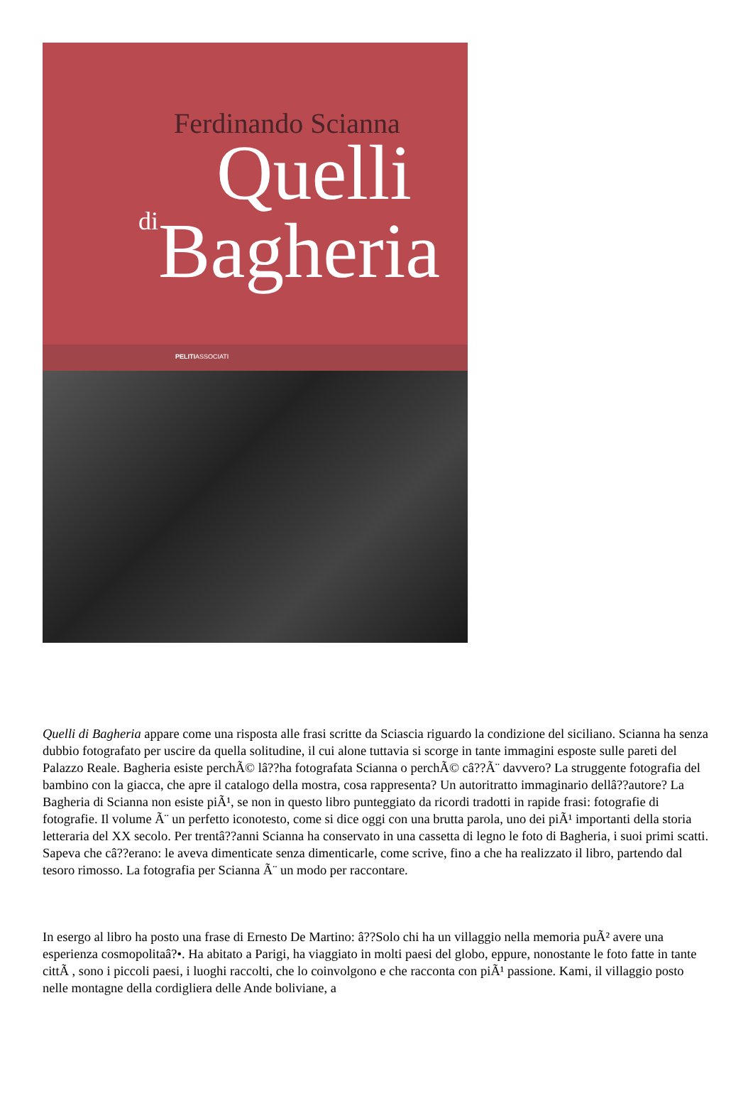Ferdinando Scianna
Quelli
di Bagheria
PELITIASSOCIATI
Quelli di Bagheria appare come una risposta alle frasi scritte da Sciascia riguardo la condizione del siciliano. Scianna ha senza dubbio fotografato per uscire da quella solitudine, il cui alone tuttavia si scorge in tante immagini esposte sulle pareti del Palazzo Reale. Bagheria esiste perchÃ© lâ??ha fotografata Scianna o perchÃ© câ??Ã¨ davvero? La struggente fotografia del bambino con la giacca, che apre il catalogo della mostra, cosa rappresenta? Un autoritratto immaginario dellâ??autore? La Bagheria di Scianna non esiste piÃ¹, se non in questo libro punteggiato da ricordi tradotti in rapide frasi: fotografie di fotografie. Il volume Ã¨ un perfetto iconotesto, come si dice oggi con una brutta parola, uno dei piÃ¹ importanti della storia letteraria del XX secolo. Per trentâ??anni Scianna ha conservato in una cassetta di legno le foto di Bagheria, i suoi primi scatti. Sapeva che câ??erano: le aveva dimenticate senza dimenticarle, come scrive, fino a che ha realizzato il libro, partendo dal tesoro rimosso. La fotografia per Scianna Ã¨ un modo per raccontare.
In esergo al libro ha posto una frase di Ernesto De Martino: â??Solo chi ha un villaggio nella memoria puÃ² avere una esperienza cosmopolitaâ?•. Ha abitato a Parigi, ha viaggiato in molti paesi del globo, eppure, nonostante le foto fatte in tante cittÃ , sono i piccoli paesi, i luoghi raccolti, che lo coinvolgono e che racconta con piÃ¹ passione. Kami, il villaggio posto nelle montagne della cordigliera delle Ande boliviane, a